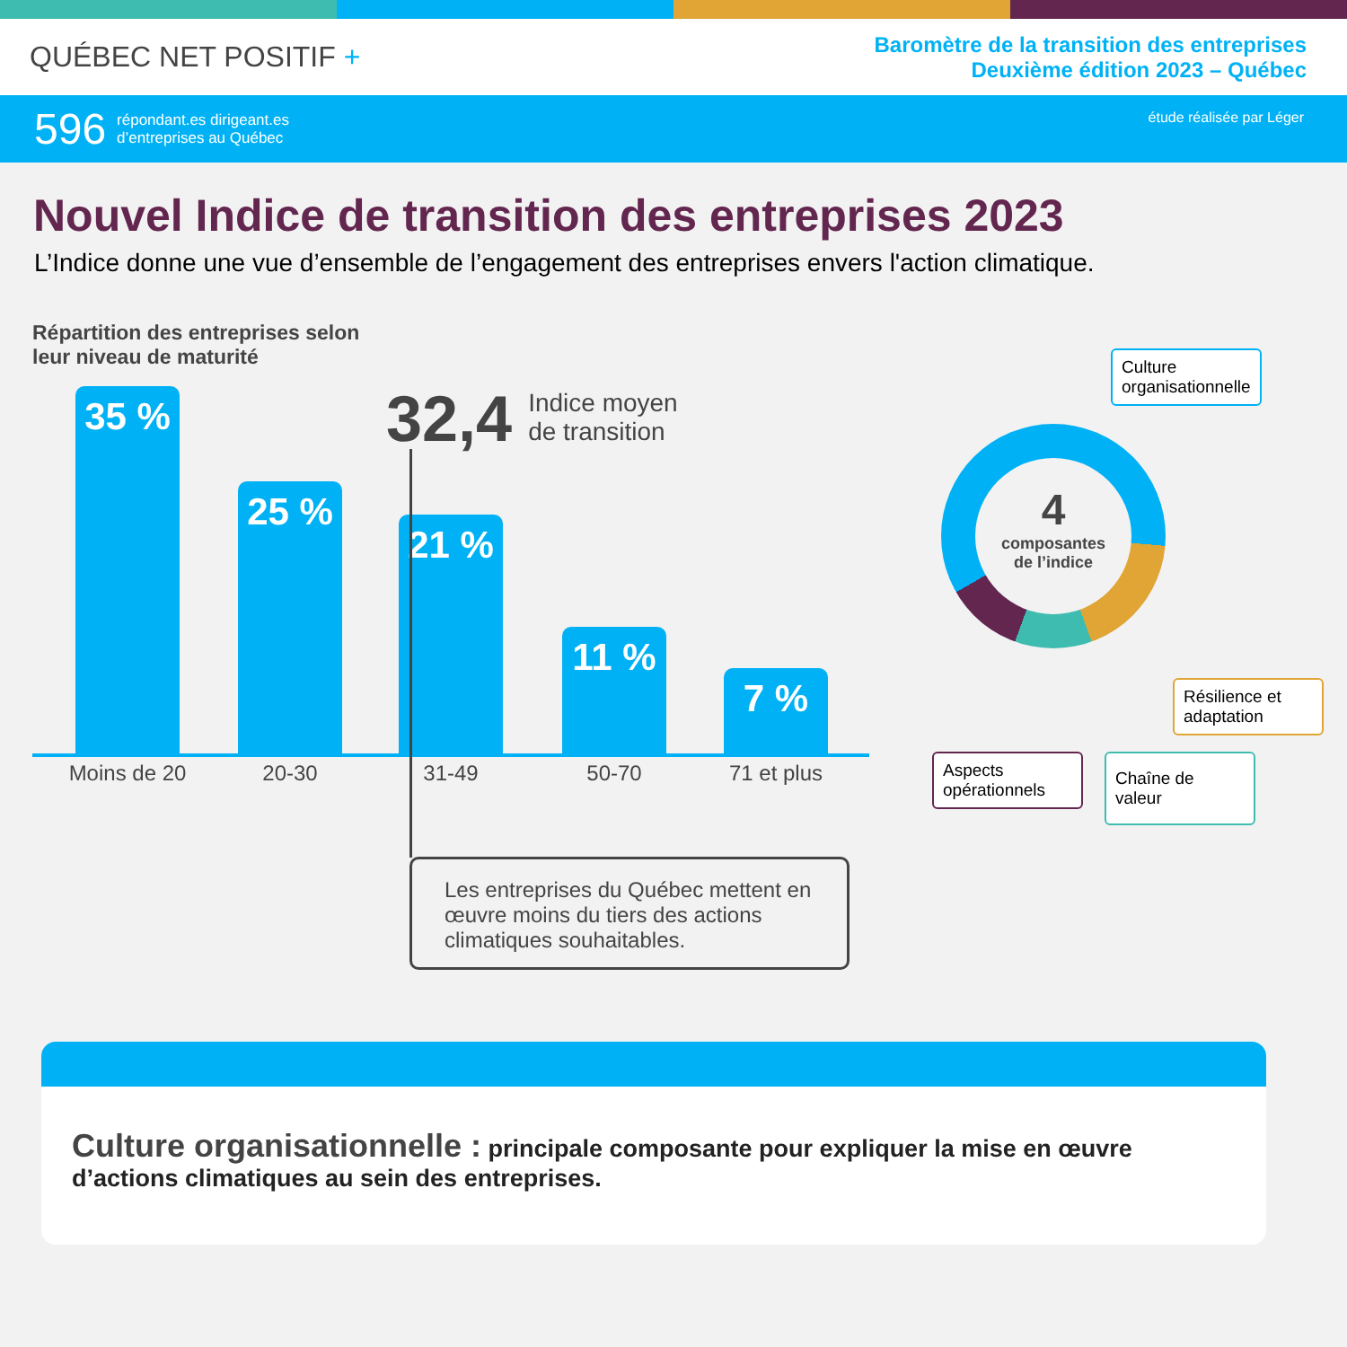QUÉBEC NET POSITIF +
Baromètre de la transition des entreprises
Deuxième édition 2023 – Québec
596 répondant.es dirigeant.es
d’entreprises au Québec
étude réalisée par Léger
Nouvel Indice de transition des entreprises 2023
L’Indice donne une vue d’ensemble de l’engagement des entreprises envers l'action climatique.
Répartition des entreprises selon leur niveau de maturité
32,4 Indice moyen
de transition
35 % 25 % 21 % 11 % 7 %
Moins de 20 20-30 31-49 50-70 71 et plus
Les entreprises du Québec mettent en œuvre moins du tiers des actions climatiques souhaitables.
4
composantes
de l’indice
Culture organisationnelle
Résilience et adaptation
Aspects opérationnels
Chaîne de valeur
Culture organisationnelle : principale composante pour expliquer la mise en œuvre d’actions climatiques au sein des entreprises.